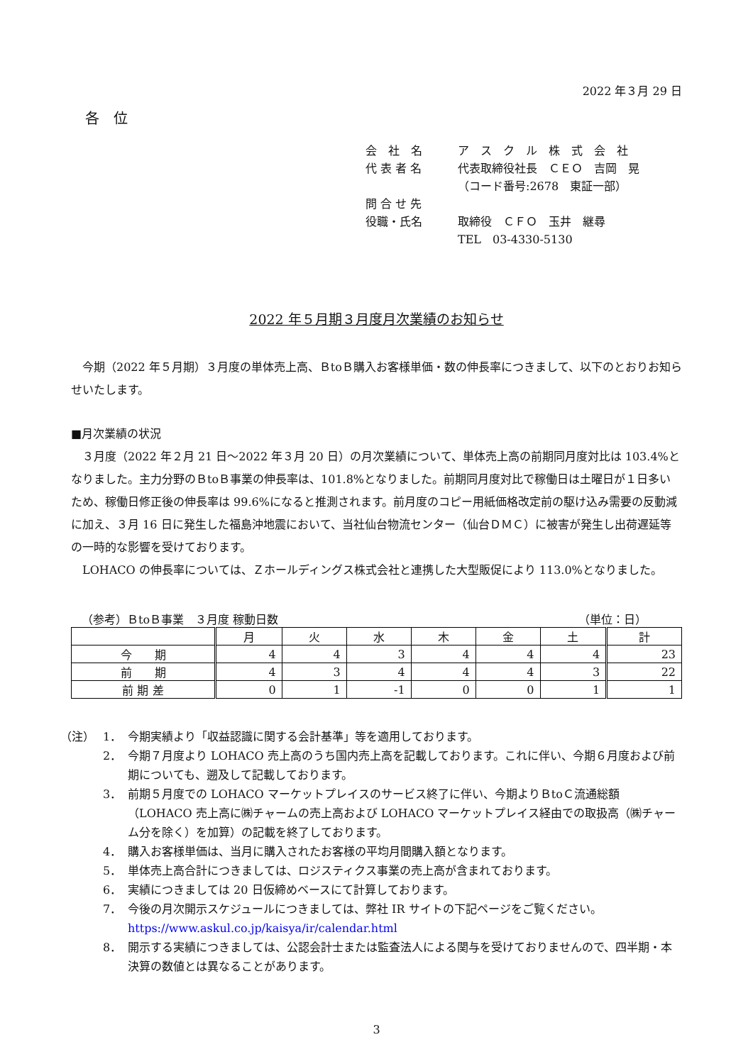2022 年３月 29 日
各　位
会　社　名 ア　ス　ク　ル　株　式　会　社
代 表 者 名 代表取締役社長　ＣＥＯ　吉岡　晃
（コード番号:2678　東証一部）
問 合 せ 先
役職・氏名 取締役　ＣＦＯ　玉井　継尋
TEL　03-4330-5130
2022 年５月期３月度月次業績のお知らせ
今期（2022 年５月期）３月度の単体売上高、ＢtoＢ購入お客様単価・数の伸長率につきまして、以下のとおりお知らせいたします。
■月次業績の状況
３月度（2022 年２月 21 日～2022 年３月 20 日）の月次業績について、単体売上高の前期同月度対比は 103.4%となりました。主力分野のＢtoＢ事業の伸長率は、101.8%となりました。前期同月度対比で稼働日は土曜日が１日多いため、稼働日修正後の伸長率は 99.6%になると推測されます。前月度のコピー用紙価格改定前の駆け込み需要の反動減に加え、３月 16 日に発生した福島沖地震において、当社仙台物流センター（仙台ＤＭＣ）に被害が発生し出荷遅延等の一時的な影響を受けております。
LOHACO の伸長率については、Ｚホールディングス株式会社と連携した大型販促により 113.0%となりました。
（参考）ＢtoＢ事業　３月度 稼動日数 （単位：日）
| | 月 | 火 | 水 | 木 | 金 | 土 | 計 |
| --- | --- | --- | --- | --- | --- | --- | --- |
| 今 期 | 4 | 4 | 3 | 4 | 4 | 4 | 23 |
| 前 期 | 4 | 3 | 4 | 4 | 4 | 3 | 22 |
| 前 期 差 | 0 | 1 | -1 | 0 | 0 | 1 | 1 |
（注） 1． 今期実績より「収益認識に関する会計基準」等を適用しております。
2． 今期７月度より LOHACO 売上高のうち国内売上高を記載しております。これに伴い、今期６月度および前期についても、遡及して記載しております。
3． 前期５月度での LOHACO マーケットプレイスのサービス終了に伴い、今期よりＢtoＣ流通総額（LOHACO 売上高に㈱チャームの売上高および LOHACO マーケットプレイス経由での取扱高（㈱チャーム分を除く）を加算）の記載を終了しております。
4． 購入お客様単価は、当月に購入されたお客様の平均月間購入額となります。
5． 単体売上高合計につきましては、ロジスティクス事業の売上高が含まれております。
6． 実績につきましては 20 日仮締めベースにて計算しております。
7． 今後の月次開示スケジュールにつきましては、弊社 IR サイトの下記ページをご覧ください。
https://www.askul.co.jp/kaisya/ir/calendar.html
8． 開示する実績につきましては、公認会計士または監査法人による関与を受けておりませんので、四半期・本決算の数値とは異なることがあります。
3